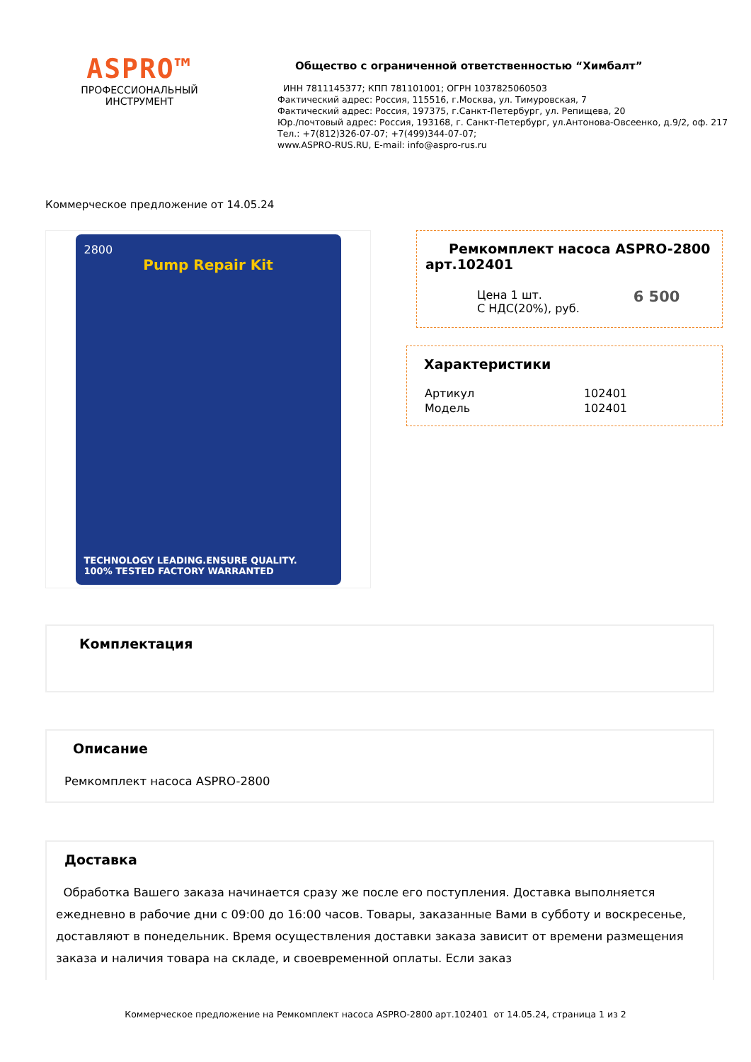ASPRO™
ПРОФЕССИОНАЛЬНЫЙ
ИНСТРУМЕНТ
Общество с ограниченной ответственностью “Химбалт”
ИНН 7811145377; КПП 781101001; ОГРН 1037825060503
Фактический адрес: Россия, 115516, г.Москва, ул. Тимуровская, 7
Фактический адрес: Россия, 197375, г.Санкт-Петербург, ул. Репищева, 20
Юр./почтовый адрес: Россия, 193168, г. Санкт-Петербург, ул.Антонова-Овсеенко, д.9/2, оф. 217
Тел.: +7(812)326-07-07; +7(499)344-07-07;
www.ASPRO-RUS.RU, E-mail: info@aspro-rus.ru
Коммерческое предложение от 14.05.24
2800
Pump Repair Kit
TECHNOLOGY LEADING.ENSURE QUALITY.
100% TESTED FACTORY WARRANTED
Ремкомплект насоса ASPRO-2800 арт.102401
| Цена 1 шт. С НДС(20%), руб. | 6 500 |
Характеристики
| Артикул | 102401 |
| Модель | 102401 |
Комплектация
Описание
Ремкомплект насоса ASPRO-2800
Доставка
Обработка Вашего заказа начинается сразу же после его поступления. Доставка выполняется ежедневно в рабочие дни с 09:00 до 16:00 часов. Товары, заказанные Вами в субботу и воскресенье, доставляют в понедельник. Время осуществления доставки заказа зависит от времени размещения заказа и наличия товара на складе, и своевременной оплаты. Если заказ
Коммерческое предложение на Ремкомплект насоса ASPRO-2800 арт.102401 от 14.05.24, страница 1 из 2